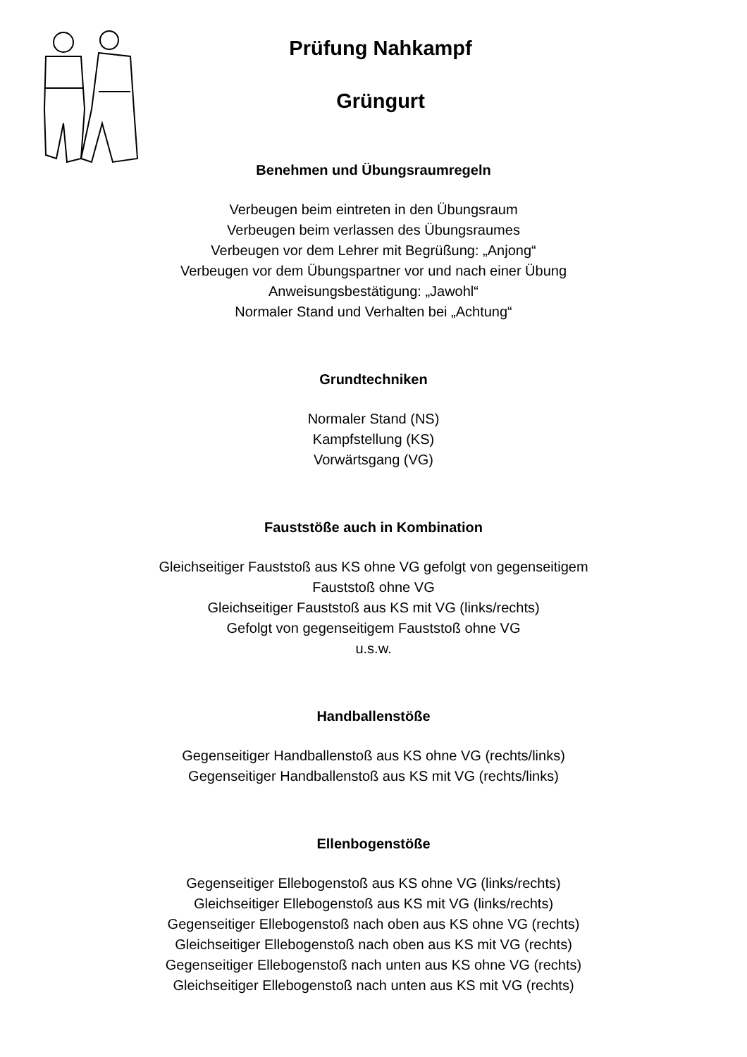Prüfung Nahkampf
Grüngurt
Benehmen und Übungsraumregeln
Verbeugen beim eintreten in den Übungsraum
Verbeugen beim verlassen des Übungsraumes
Verbeugen vor dem Lehrer mit Begrüßung: „Anjong“
Verbeugen vor dem Übungspartner vor und nach einer Übung
Anweisungsbestätigung: „Jawohl“
Normaler Stand und Verhalten bei „Achtung“
Grundtechniken
Normaler Stand (NS)
Kampfstellung (KS)
Vorwärtsgang (VG)
Fauststöße auch in Kombination
Gleichseitiger Fauststoß aus KS ohne VG gefolgt von gegenseitigem
Fauststoß ohne VG
Gleichseitiger Fauststoß aus KS mit VG (links/rechts)
Gefolgt von gegenseitigem Fauststoß ohne VG
u.s.w.
Handballenstöße
Gegenseitiger Handballenstoß aus KS ohne VG (rechts/links)
Gegenseitiger Handballenstoß aus KS mit VG (rechts/links)
Ellenbogenstöße
Gegenseitiger Ellebogenstoß aus KS ohne VG (links/rechts)
Gleichseitiger Ellebogenstoß aus KS mit VG (links/rechts)
Gegenseitiger Ellebogenstoß nach oben aus KS ohne VG (rechts)
Gleichseitiger Ellebogenstoß nach oben aus KS mit VG (rechts)
Gegenseitiger Ellebogenstoß nach unten aus KS ohne VG (rechts)
Gleichseitiger Ellebogenstoß nach unten aus KS mit VG (rechts)